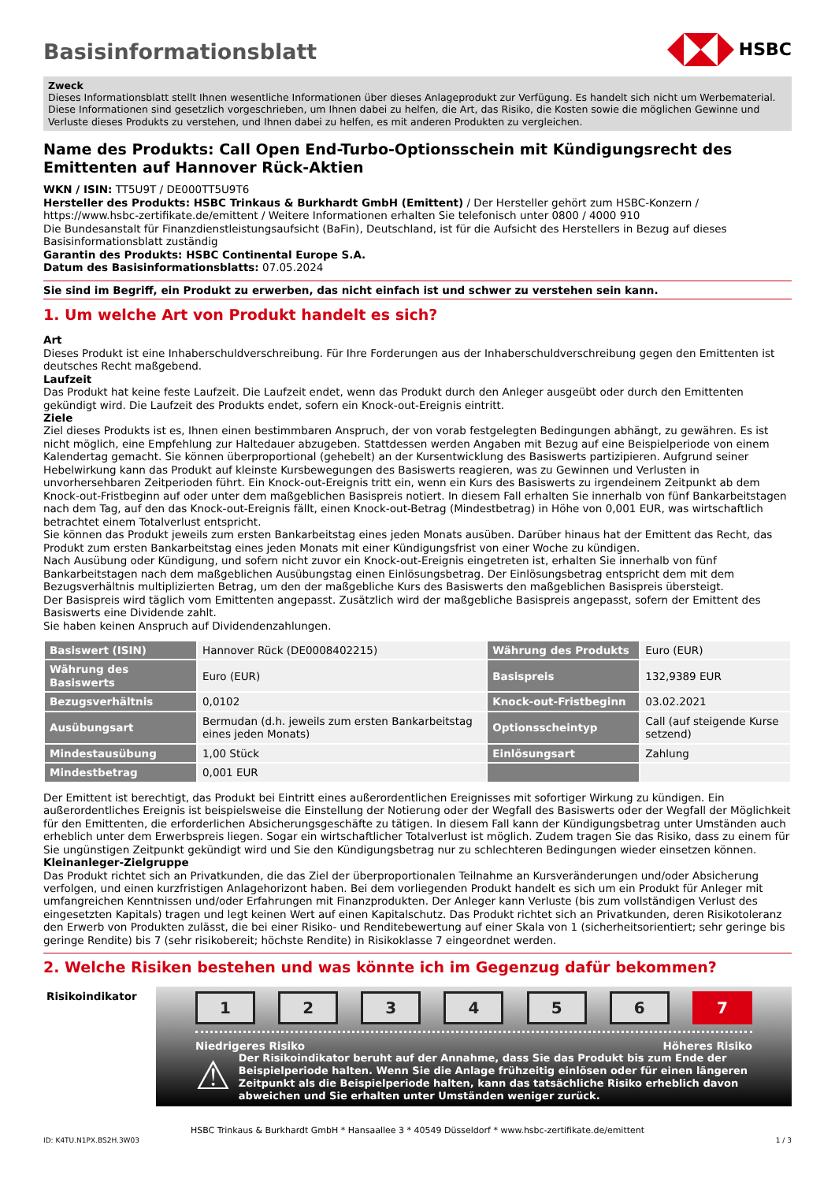HSBC
Basisinformationsblatt
Zweck
Dieses Informationsblatt stellt Ihnen wesentliche Informationen über dieses Anlageprodukt zur Verfügung. Es handelt sich nicht um Werbematerial. Diese Informationen sind gesetzlich vorgeschrieben, um Ihnen dabei zu helfen, die Art, das Risiko, die Kosten sowie die möglichen Gewinne und Verluste dieses Produkts zu verstehen, und Ihnen dabei zu helfen, es mit anderen Produkten zu vergleichen.
Name des Produkts: Call Open End-Turbo-Optionsschein mit Kündigungsrecht des Emittenten auf Hannover Rück-Aktien
WKN / ISIN: TT5U9T / DE000TT5U9T6
Hersteller des Produkts: HSBC Trinkaus & Burkhardt GmbH (Emittent) / Der Hersteller gehört zum HSBC-Konzern / https://www.hsbc-zertifikate.de/emittent / Weitere Informationen erhalten Sie telefonisch unter 0800 / 4000 910
Die Bundesanstalt für Finanzdienstleistungsaufsicht (BaFin), Deutschland, ist für die Aufsicht des Herstellers in Bezug auf dieses Basisinformationsblatt zuständig
Garantin des Produkts: HSBC Continental Europe S.A.
Datum des Basisinformationsblatts: 07.05.2024
Sie sind im Begriff, ein Produkt zu erwerben, das nicht einfach ist und schwer zu verstehen sein kann.
1. Um welche Art von Produkt handelt es sich?
Art
Dieses Produkt ist eine Inhaberschuldverschreibung. Für Ihre Forderungen aus der Inhaberschuldverschreibung gegen den Emittenten ist deutsches Recht maßgebend.
Laufzeit
Das Produkt hat keine feste Laufzeit. Die Laufzeit endet, wenn das Produkt durch den Anleger ausgeübt oder durch den Emittenten gekündigt wird. Die Laufzeit des Produkts endet, sofern ein Knock-out-Ereignis eintritt.
Ziele
Ziel dieses Produkts ist es, Ihnen einen bestimmbaren Anspruch, der von vorab festgelegten Bedingungen abhängt, zu gewähren. Es ist nicht möglich, eine Empfehlung zur Haltedauer abzugeben. Stattdessen werden Angaben mit Bezug auf eine Beispielperiode von einem Kalendertag gemacht. Sie können überproportional (gehebelt) an der Kursentwicklung des Basiswerts partizipieren. Aufgrund seiner Hebelwirkung kann das Produkt auf kleinste Kursbewegungen des Basiswerts reagieren, was zu Gewinnen und Verlusten in unvorhersehbaren Zeitperioden führt. Ein Knock-out-Ereignis tritt ein, wenn ein Kurs des Basiswerts zu irgendeinem Zeitpunkt ab dem Knock-out-Fristbeginn auf oder unter dem maßgeblichen Basispreis notiert. In diesem Fall erhalten Sie innerhalb von fünf Bankarbeitstagen nach dem Tag, auf den das Knock-out-Ereignis fällt, einen Knock-out-Betrag (Mindestbetrag) in Höhe von 0,001 EUR, was wirtschaftlich betrachtet einem Totalverlust entspricht.
Sie können das Produkt jeweils zum ersten Bankarbeitstag eines jeden Monats ausüben. Darüber hinaus hat der Emittent das Recht, das Produkt zum ersten Bankarbeitstag eines jeden Monats mit einer Kündigungsfrist von einer Woche zu kündigen.
Nach Ausübung oder Kündigung, und sofern nicht zuvor ein Knock-out-Ereignis eingetreten ist, erhalten Sie innerhalb von fünf Bankarbeitstagen nach dem maßgeblichen Ausübungstag einen Einlösungsbetrag. Der Einlösungsbetrag entspricht dem mit dem Bezugsverhältnis multiplizierten Betrag, um den der maßgebliche Kurs des Basiswerts den maßgeblichen Basispreis übersteigt.
Der Basispreis wird täglich vom Emittenten angepasst. Zusätzlich wird der maßgebliche Basispreis angepasst, sofern der Emittent des Basiswerts eine Dividende zahlt.
Sie haben keinen Anspruch auf Dividendenzahlungen.
| Basiswert (ISIN) | Hannover Rück (DE0008402215) | Währung des Produkts | Euro (EUR) |
| Währung des Basiswerts | Euro (EUR) | Basispreis | 132,9389 EUR |
| Bezugsverhältnis | 0,0102 | Knock-out-Fristbeginn | 03.02.2021 |
| Ausübungsart | Bermudan (d.h. jeweils zum ersten Bankarbeitstag eines jeden Monats) | Optionsscheintyp | Call (auf steigende Kurse setzend) |
| Mindestausübung | 1,00 Stück | Einlösungsart | Zahlung |
| Mindestbetrag | 0,001 EUR | | |
Der Emittent ist berechtigt, das Produkt bei Eintritt eines außerordentlichen Ereignisses mit sofortiger Wirkung zu kündigen. Ein außerordentliches Ereignis ist beispielsweise die Einstellung der Notierung oder der Wegfall des Basiswerts oder der Wegfall der Möglichkeit für den Emittenten, die erforderlichen Absicherungsgeschäfte zu tätigen. In diesem Fall kann der Kündigungsbetrag unter Umständen auch erheblich unter dem Erwerbspreis liegen. Sogar ein wirtschaftlicher Totalverlust ist möglich. Zudem tragen Sie das Risiko, dass zu einem für Sie ungünstigen Zeitpunkt gekündigt wird und Sie den Kündigungsbetrag nur zu schlechteren Bedingungen wieder einsetzen können.
Kleinanleger-Zielgruppe
Das Produkt richtet sich an Privatkunden, die das Ziel der überproportionalen Teilnahme an Kursveränderungen und/oder Absicherung verfolgen, und einen kurzfristigen Anlagehorizont haben. Bei dem vorliegenden Produkt handelt es sich um ein Produkt für Anleger mit umfangreichen Kenntnissen und/oder Erfahrungen mit Finanzprodukten. Der Anleger kann Verluste (bis zum vollständigen Verlust des eingesetzten Kapitals) tragen und legt keinen Wert auf einen Kapitalschutz. Das Produkt richtet sich an Privatkunden, deren Risikotoleranz den Erwerb von Produkten zulässt, die bei einer Risiko- und Renditebewertung auf einer Skala von 1 (sicherheitsorientiert; sehr geringe bis geringe Rendite) bis 7 (sehr risikobereit; höchste Rendite) in Risikoklasse 7 eingeordnet werden.
2. Welche Risiken bestehen und was könnte ich im Gegenzug dafür bekommen?
Risikoindikator
1 2 3 4 5 6 7
Niedrigeres Risiko Höheres Risiko
⚠
Der Risikoindikator beruht auf der Annahme, dass Sie das Produkt bis zum Ende der Beispielperiode halten. Wenn Sie die Anlage frühzeitig einlösen oder für einen längeren Zeitpunkt als die Beispielperiode halten, kann das tatsächliche Risiko erheblich davon abweichen und Sie erhalten unter Umständen weniger zurück.
HSBC Trinkaus & Burkhardt GmbH * Hansaallee 3 * 40549 Düsseldorf * www.hsbc-zertifikate.de/emittent
ID: K4TU.N1PX.BS2H.3W03 1 / 3